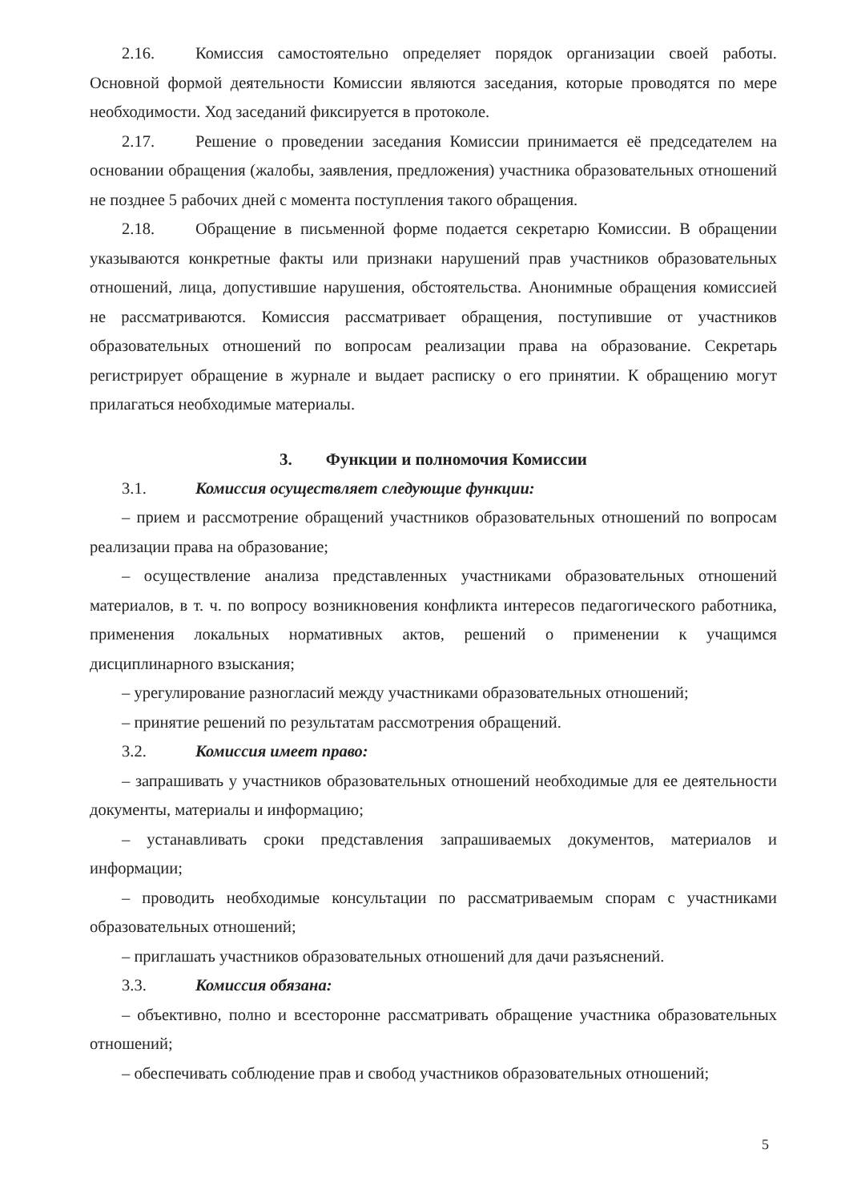2.16. Комиссия самостоятельно определяет порядок организации своей работы. Основной формой деятельности Комиссии являются заседания, которые проводятся по мере необходимости. Ход заседаний фиксируется в протоколе.
2.17. Решение о проведении заседания Комиссии принимается её председателем на основании обращения (жалобы, заявления, предложения) участника образовательных отношений не позднее 5 рабочих дней с момента поступления такого обращения.
2.18. Обращение в письменной форме подается секретарю Комиссии. В обращении указываются конкретные факты или признаки нарушений прав участников образовательных отношений, лица, допустившие нарушения, обстоятельства. Анонимные обращения комиссией не рассматриваются. Комиссия рассматривает обращения, поступившие от участников образовательных отношений по вопросам реализации права на образование. Секретарь регистрирует обращение в журнале и выдает расписку о его принятии. К обращению могут прилагаться необходимые материалы.
3. Функции и полномочия Комиссии
3.1. Комиссия осуществляет следующие функции:
– прием и рассмотрение обращений участников образовательных отношений по вопросам реализации права на образование;
– осуществление анализа представленных участниками образовательных отношений материалов, в т. ч. по вопросу возникновения конфликта интересов педагогического работника, применения локальных нормативных актов, решений о применении к учащимся дисциплинарного взыскания;
– урегулирование разногласий между участниками образовательных отношений;
– принятие решений по результатам рассмотрения обращений.
3.2. Комиссия имеет право:
– запрашивать у участников образовательных отношений необходимые для ее деятельности документы, материалы и информацию;
– устанавливать сроки представления запрашиваемых документов, материалов и информации;
– проводить необходимые консультации по рассматриваемым спорам с участниками образовательных отношений;
– приглашать участников образовательных отношений для дачи разъяснений.
3.3. Комиссия обязана:
– объективно, полно и всесторонне рассматривать обращение участника образовательных отношений;
– обеспечивать соблюдение прав и свобод участников образовательных отношений;
5